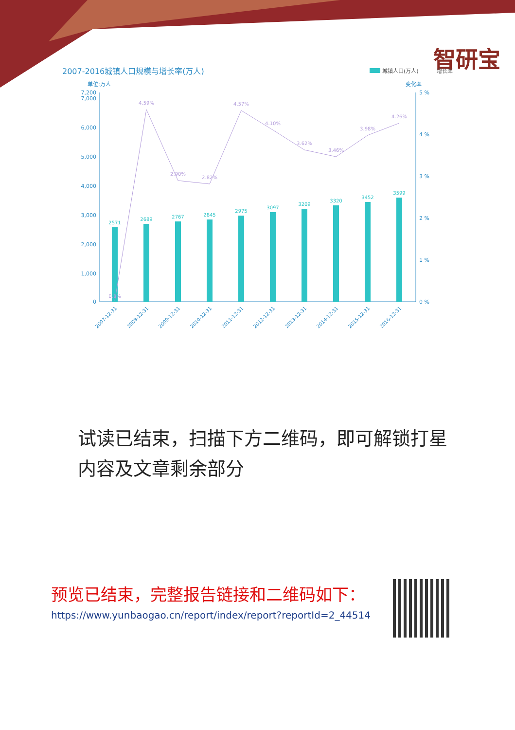智研宝
2007-2016城镇人口规模与增长率(万人)
城镇人口(万人)
增长率
单位:万人
变化率
7,200
7,000
6,000
5,000
4,000
3,000
2,000
1,000
0
5 %
4 %
3 %
2 %
1 %
0 %
2571
2689
2767
2845
2975
3097
3209
3320
3452
3599
0.1%
4.59%
2.90%
2.82%
4.57%
4.10%
3.62%
3.46%
3.98%
4.26%
2007-12-31
2008-12-31
2009-12-31
2010-12-31
2011-12-31
2012-12-31
2013-12-31
2014-12-31
2015-12-31
2016-12-31
试读已结束，扫描下方二维码，即可解锁打星内容及文章剩余部分
预览已结束，完整报告链接和二维码如下：
https://www.yunbaogao.cn/report/index/report?reportId=2_44514